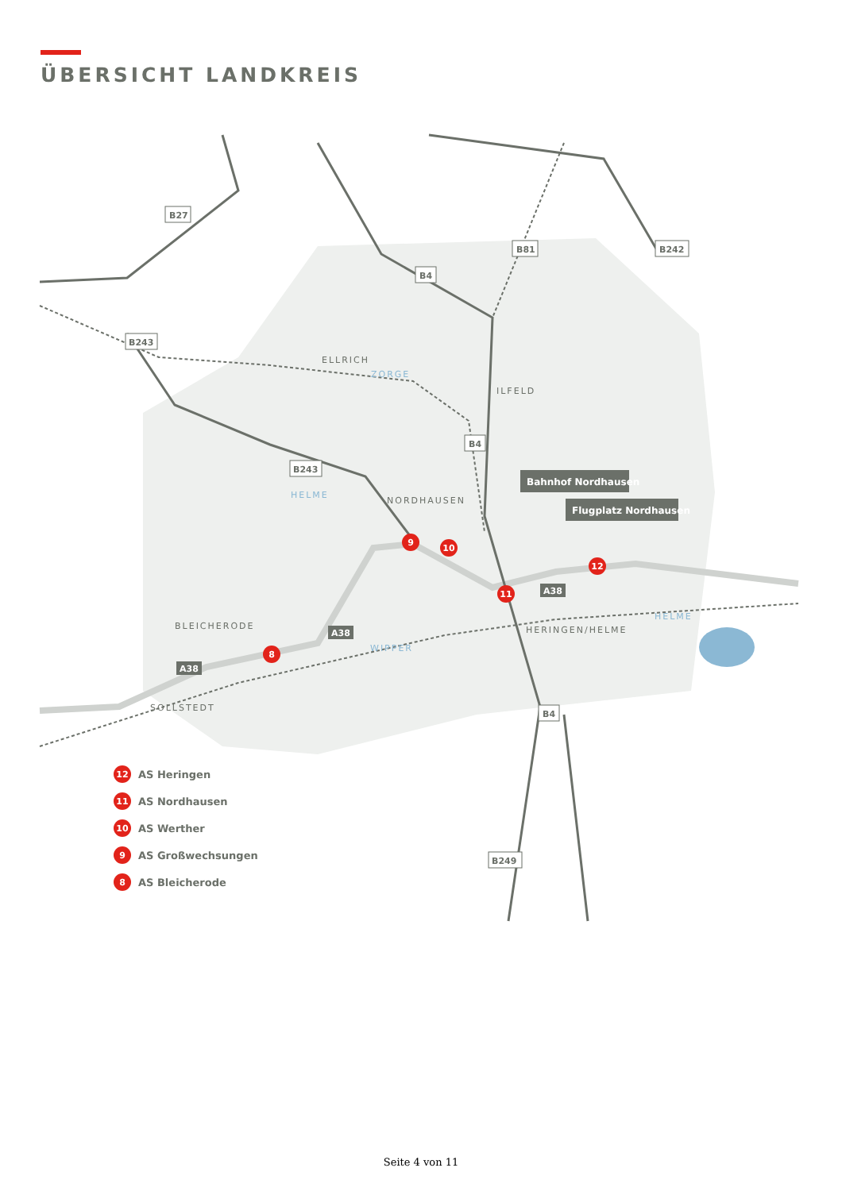ÜBERSICHT LANDKREIS
B27
B81
B242
B4
B243
B243
B4
B4
B249
ELLRICH
ILFELD
NORDHAUSEN
BLEICHERODE
HERINGEN/HELME
SOLLSTEDT
ZORGE
HELME
WIPPER
HELME
Bahnhof Nordhausen
Flugplatz Nordhausen
9
10
11
12
8
A38
A38
A38
12 AS Heringen
11 AS Nordhausen
10 AS Werther
9 AS Großwechsungen
8 AS Bleicherode
Seite 4 von 11